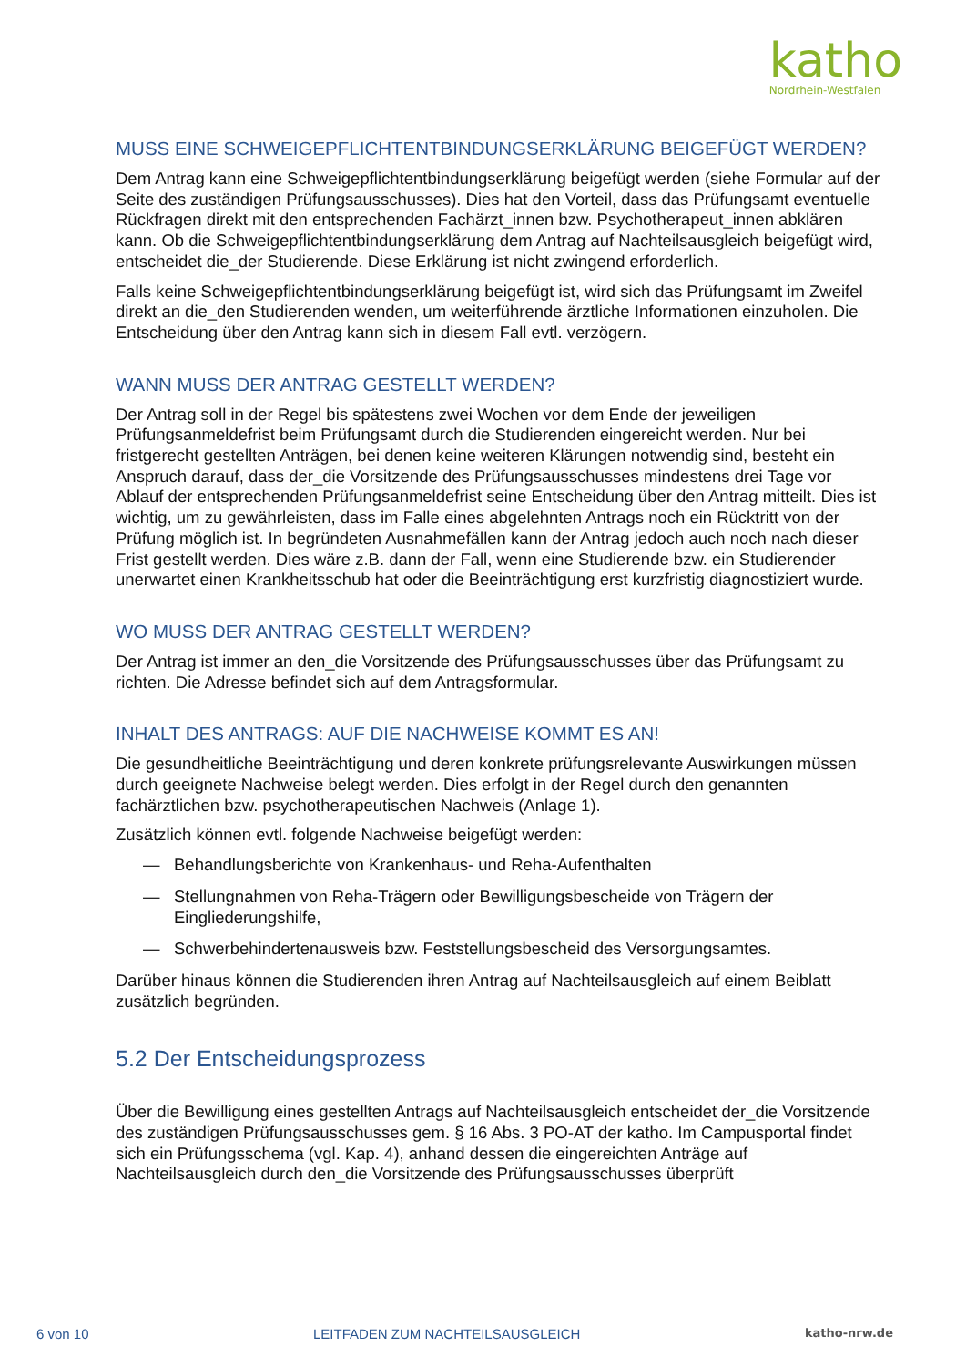katho
Nordrhein-Westfalen
MUSS EINE SCHWEIGEPFLICHTENTBINDUNGSERKLÄRUNG BEIGEFÜGT WERDEN?
Dem Antrag kann eine Schweigepflichtentbindungserklärung beigefügt werden (siehe Formular auf der Seite des zuständigen Prüfungsausschusses). Dies hat den Vorteil, dass das Prüfungsamt eventuelle Rückfragen direkt mit den entsprechenden Fachärzt_innen bzw. Psychotherapeut_innen abklären kann. Ob die Schweigepflichtentbindungserklärung dem Antrag auf Nachteilsausgleich beigefügt wird, entscheidet die_der Studierende. Diese Erklärung ist nicht zwingend erforderlich.
Falls keine Schweigepflichtentbindungserklärung beigefügt ist, wird sich das Prüfungsamt im Zweifel direkt an die_den Studierenden wenden, um weiterführende ärztliche Informationen einzuholen. Die Entscheidung über den Antrag kann sich in diesem Fall evtl. verzögern.
WANN MUSS DER ANTRAG GESTELLT WERDEN?
Der Antrag soll in der Regel bis spätestens zwei Wochen vor dem Ende der jeweiligen Prüfungsanmeldefrist beim Prüfungsamt durch die Studierenden eingereicht werden. Nur bei fristgerecht gestellten Anträgen, bei denen keine weiteren Klärungen notwendig sind, besteht ein Anspruch darauf, dass der_die Vorsitzende des Prüfungsausschusses mindestens drei Tage vor Ablauf der entsprechenden Prüfungsanmeldefrist seine Entscheidung über den Antrag mitteilt. Dies ist wichtig, um zu gewährleisten, dass im Falle eines abgelehnten Antrags noch ein Rücktritt von der Prüfung möglich ist. In begründeten Ausnahmefällen kann der Antrag jedoch auch noch nach dieser Frist gestellt werden. Dies wäre z.B. dann der Fall, wenn eine Studierende bzw. ein Studierender unerwartet einen Krankheitsschub hat oder die Beeinträchtigung erst kurzfristig diagnostiziert wurde.
WO MUSS DER ANTRAG GESTELLT WERDEN?
Der Antrag ist immer an den_die Vorsitzende des Prüfungsausschusses über das Prüfungsamt zu richten. Die Adresse befindet sich auf dem Antragsformular.
INHALT DES ANTRAGS: AUF DIE NACHWEISE KOMMT ES AN!
Die gesundheitliche Beeinträchtigung und deren konkrete prüfungsrelevante Auswirkungen müssen durch geeignete Nachweise belegt werden. Dies erfolgt in der Regel durch den genannten fachärztlichen bzw. psychotherapeutischen Nachweis (Anlage 1).
Zusätzlich können evtl. folgende Nachweise beigefügt werden:
— Behandlungsberichte von Krankenhaus- und Reha-Aufenthalten
— Stellungnahmen von Reha-Trägern oder Bewilligungsbescheide von Trägern der Eingliederungshilfe,
— Schwerbehindertenausweis bzw. Feststellungsbescheid des Versorgungsamtes.
Darüber hinaus können die Studierenden ihren Antrag auf Nachteilsausgleich auf einem Beiblatt zusätzlich begründen.
5.2 Der Entscheidungsprozess
Über die Bewilligung eines gestellten Antrags auf Nachteilsausgleich entscheidet der_die Vorsitzende des zuständigen Prüfungsausschusses gem. § 16 Abs. 3 PO-AT der katho. Im Campusportal findet sich ein Prüfungsschema (vgl. Kap. 4), anhand dessen die eingereichten Anträge auf Nachteilsausgleich durch den_die Vorsitzende des Prüfungsausschusses überprüft
6 von 10 LEITFADEN ZUM NACHTEILSAUSGLEICH katho-nrw.de